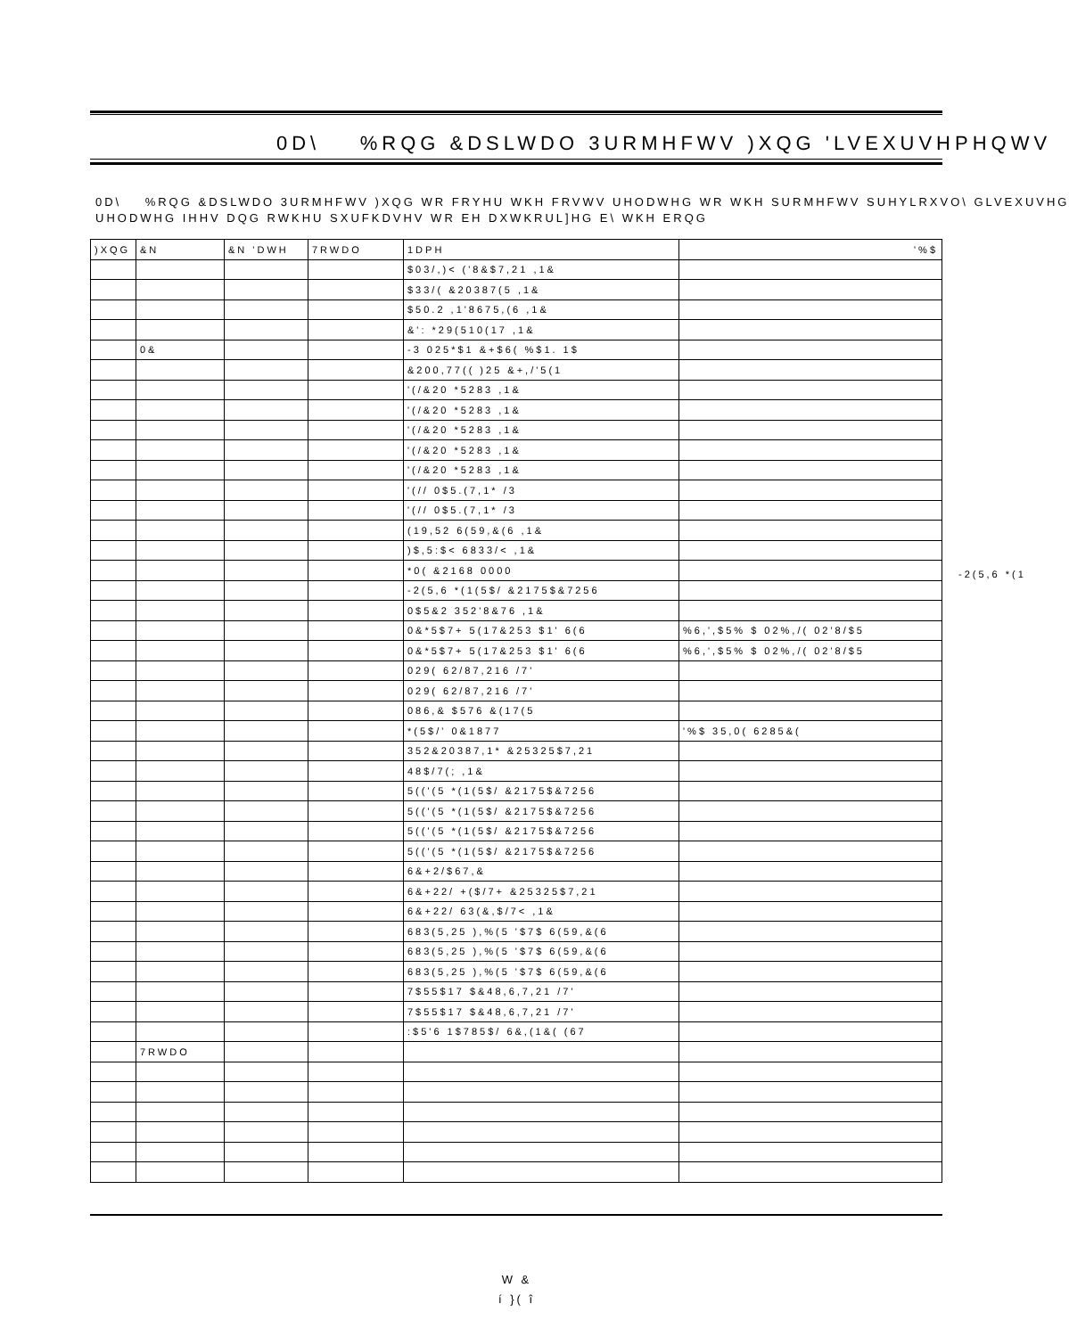0D\ %RQG &DSLWDO 3URMHFWV )XQG 'LVEXUVHPHQWV
0D\ %RQG &DSLWDO 3URMHFWV )XQG WR FRYHU WKH FRVWV UHODWHG WR WKH SURMHFWV SUHYLRXVO\ GLVEXUVHG
UHODWHG IHHV DQG RWKHU SXUFKDVHV WR EH DXWKRUL]HG E\ WKH ERQG
| )XQG | &N | &N 'DWH | 7RWDO | 1DPH | '%$ |
| --- | --- | --- | --- | --- | --- |
| | | | | $03/,)< ('8&$7,21 ,1& | |
| | | | | $33/( &20387(5 ,1& | |
| | | | | $50.2 ,1'8675,(6 ,1& | |
| | | | | &': *29(510(17 ,1& | |
| | 0& | | | -3 025*$1 &+$6( %$1. 1$ | |
| | | | | &200,77(( )25 &+,/'5(1 | |
| | | | | '(/&20 *5283 ,1& | |
| | | | | '(/&20 *5283 ,1& | |
| | | | | '(/&20 *5283 ,1& | |
| | | | | '(/&20 *5283 ,1& | |
| | | | | '(/&20 *5283 ,1& | |
| | | | | '(// 0$5.(7,1* /3 | |
| | | | | '(// 0$5.(7,1* /3 | |
| | | | | (19,52 6(59,&(6 ,1& | |
| | | | | )$,5:$< 6833/< ,1& | |
| | | | | *0( &2168 0000 | |
| | | | | -2(5,6 *(1(5$/ &2175$&7256 | |
| | | | | 0$5&2 352'8&76 ,1& | |
| | | | | 0&*5$7+ 5(17&253 $1' 6(6 | %6,',$5% $ 02%,/( 02'8/$5 |
| | | | | 0&*5$7+ 5(17&253 $1' 6(6 | %6,',$5% $ 02%,/( 02'8/$5 |
| | | | | 029( 62/87,216 /7' | |
| | | | | 029( 62/87,216 /7' | |
| | | | | 086,& $576 &(17(5 | |
| | | | | *(5$/' 0&1877 | '%$ 35,0( 6285&( |
| | | | | 352&20387,1* &25325$7,21 | |
| | | | | 48$/7(; ,1& | |
| | | | | 5(('(5 *(1(5$/ &2175$&7256 | |
| | | | | 5(('(5 *(1(5$/ &2175$&7256 | |
| | | | | 5(('(5 *(1(5$/ &2175$&7256 | |
| | | | | 5(('(5 *(1(5$/ &2175$&7256 | |
| | | | | 6&+2/$67,& | |
| | | | | 6&+22/ +($/7+ &25325$7,21 | |
| | | | | 6&+22/ 63(&,$/7< ,1& | |
| | | | | 683(5,25 ),%(5 '$7$ 6(59,&(6 | |
| | | | | 683(5,25 ),%(5 '$7$ 6(59,&(6 | |
| | | | | 683(5,25 ),%(5 '$7$ 6(59,&(6 | |
| | | | | 7$55$17 $&48,6,7,21 /7' | |
| | | | | 7$55$17 $&48,6,7,21 /7' | |
| | | | | :$5'6 1$785$/ 6&,(1&( (67 | |
| | 7RWDO | | | | |
-2(5,6 *(1
W &
í }( î